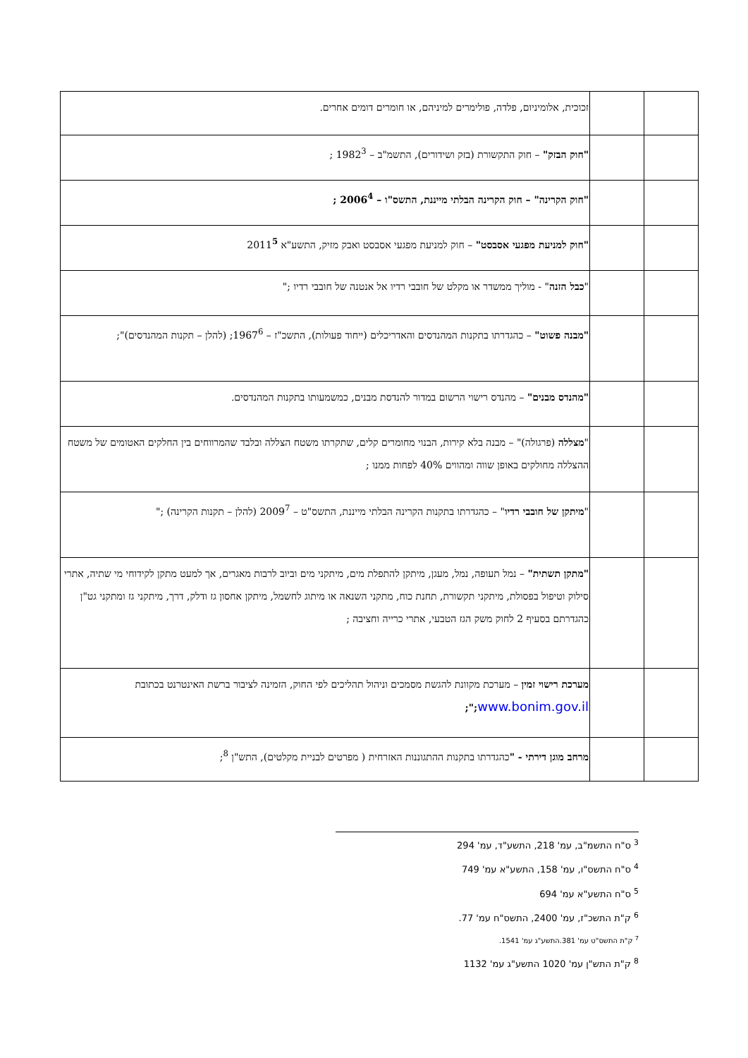| | | זכוכית, אלומיניום, פלדה, פולימרים למיניהם, או חומרים דומים אחרים. |
| | | "חוק הבזק" – חוק התקשורת (בזק ושידורים), התשמ"ב – 1982<sup>3</sup> ; |
| | | "חוק הקרינה" – חוק הקרינה הבלתי מייננת, התשס"ו – 2006<sup>4</sup> ; |
| | | "חוק למניעת מפגעי אסבסט" – חוק למניעת מפגעי אסבסט ואבק מזיק, התשע"א 2011<sup>5</sup> |
| | | " כבל הזנה " - מוליך ממשדר או מקלט של חובבי רדיו אל אנטנה של חובבי רדיו ;" |
| | | "מבנה פשוט" – כהגדרתו בתקנות המהנדסים והאדריכלים (ייחוד פעולות), התשכ"ז – 1967<sup>6</sup>; (להלן – תקנות המהנדסים)"; |
| | | "מהנדס מבנים" – מהנדס רישוי הרשום במדור להנדסת מבנים, כמשמעותו בתקנות המהנדסים. |
| | | " מצללה (פרגולה)" – מבנה בלא קירות, הבנוי מחומרים קלים, שתקרתו משטח הצללה ובלבד שהמרווחים בין החלקים האטומים של משטח ההצללה מחולקים באופן שווה ומהווים 40% לפחות ממנו ; |
| | | " מיתקן של חובבי רדיו " – כהגדרתו בתקנות הקרינה הבלתי מייננת, התשס"ט – 2009<sup>7</sup> (להלן – תקנות הקרינה) ;" |
| | | "מתקן תשתית" – נמל תעופה, נמל, מעגן, מיתקן להתפלת מים, מיתקני מים וביוב לרבות מאגרים, אך למעט מתקן לקידוחי מי שתיה, אתרי סילוק וטיפול בפסולת, מיתקני תקשורת, תחנת כוח, מתקני השנאה או מיתוג לחשמל, מיתקן אחסון גז ודלק, דרך, מיתקני גז ומתקני גט"ן כהגדרתם בסעיף 2 לחוק משק הגז הטבעי, אתרי כרייה וחציבה ; |
| | | מערכת רישוי זמין – מערכת מקוונת להגשת מסמכים וניהול תהליכים לפי החוק, הזמינה לציבור ברשת האינטרנט בכתובת www.bonim.gov.il ;"; |
| | | מרחב מוגן דירתי - " כהגדרתו בתקנות ההתגוננות האזרחית ( מפרטים לבניית מקלטים), התש"ן <sup>8</sup>; |
<sup>3</sup> ס"ח התשמ"ב, עמ' 218, התשע"ד, עמ' 294
<sup>4</sup> ס"ח התשס"ו, עמ' 158, התשע"א עמ' 749
<sup>5</sup> ס"ח התשע"א עמ' 694
<sup>6</sup> ק"ת התשכ"ז, עמ' 2400, התשס"ח עמ' 77.
<sup>7</sup> ק"ת התשס"ט עמ' 381.התשע"ג עמ' 1541.
<sup>8</sup> ק"ת התש"ן עמ' 1020 התשע"ג עמ' 1132